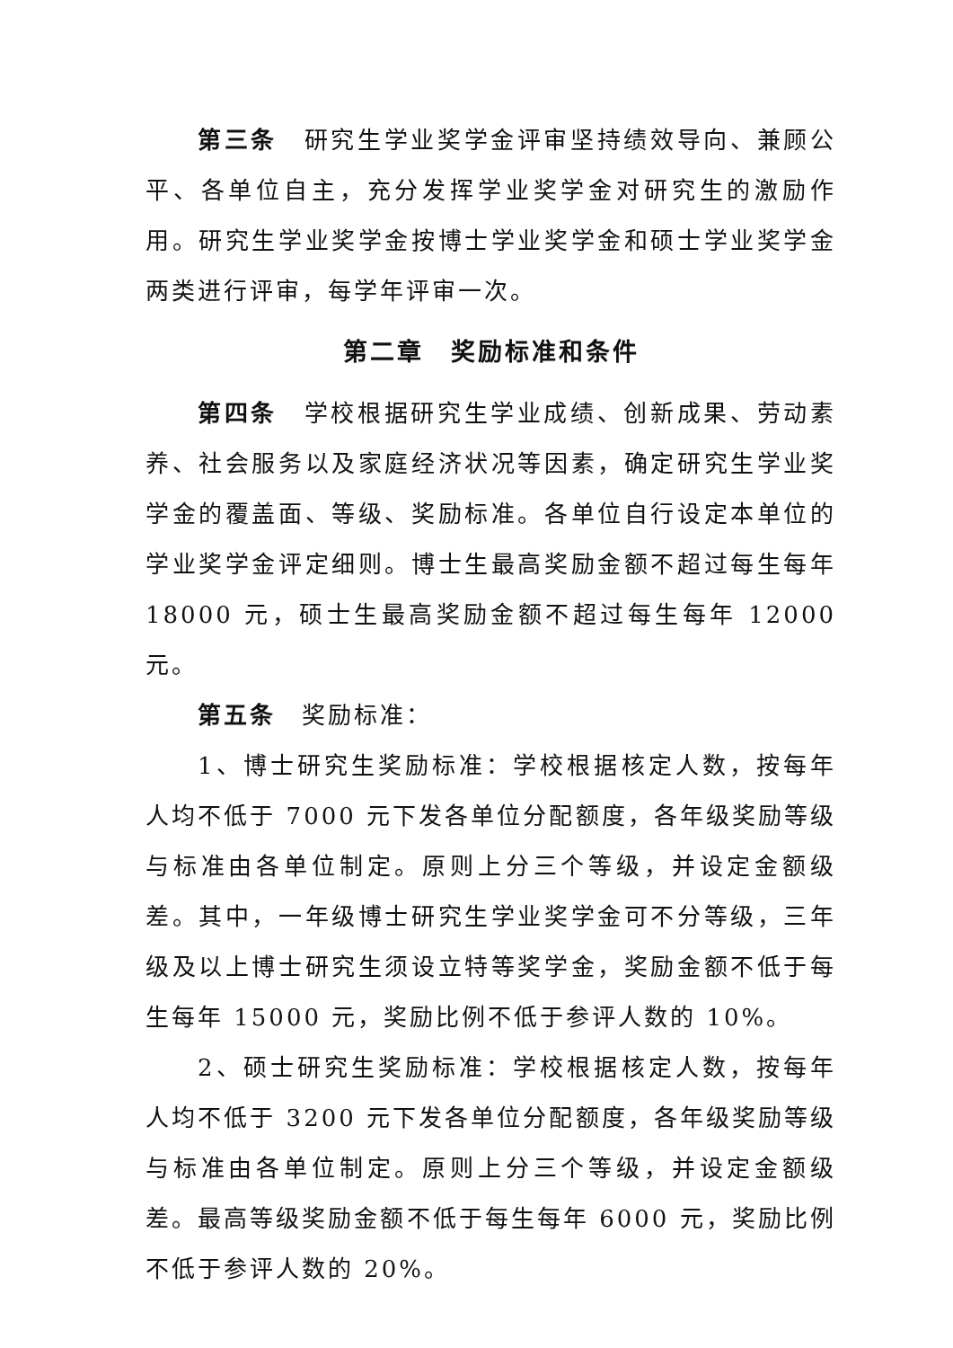第三条　研究生学业奖学金评审坚持绩效导向、兼顾公平、各单位自主，充分发挥学业奖学金对研究生的激励作用。研究生学业奖学金按博士学业奖学金和硕士学业奖学金两类进行评审，每学年评审一次。
第二章　奖励标准和条件
第四条　学校根据研究生学业成绩、创新成果、劳动素养、社会服务以及家庭经济状况等因素，确定研究生学业奖学金的覆盖面、等级、奖励标准。各单位自行设定本单位的学业奖学金评定细则。博士生最高奖励金额不超过每生每年 18000 元，硕士生最高奖励金额不超过每生每年 12000 元。
第五条　奖励标准：
1、博士研究生奖励标准：学校根据核定人数，按每年人均不低于 7000 元下发各单位分配额度，各年级奖励等级与标准由各单位制定。原则上分三个等级，并设定金额级差。其中，一年级博士研究生学业奖学金可不分等级，三年级及以上博士研究生须设立特等奖学金，奖励金额不低于每生每年 15000 元，奖励比例不低于参评人数的 10%。
2、硕士研究生奖励标准：学校根据核定人数，按每年人均不低于 3200 元下发各单位分配额度，各年级奖励等级与标准由各单位制定。原则上分三个等级，并设定金额级差。最高等级奖励金额不低于每生每年 6000 元，奖励比例不低于参评人数的 20%。